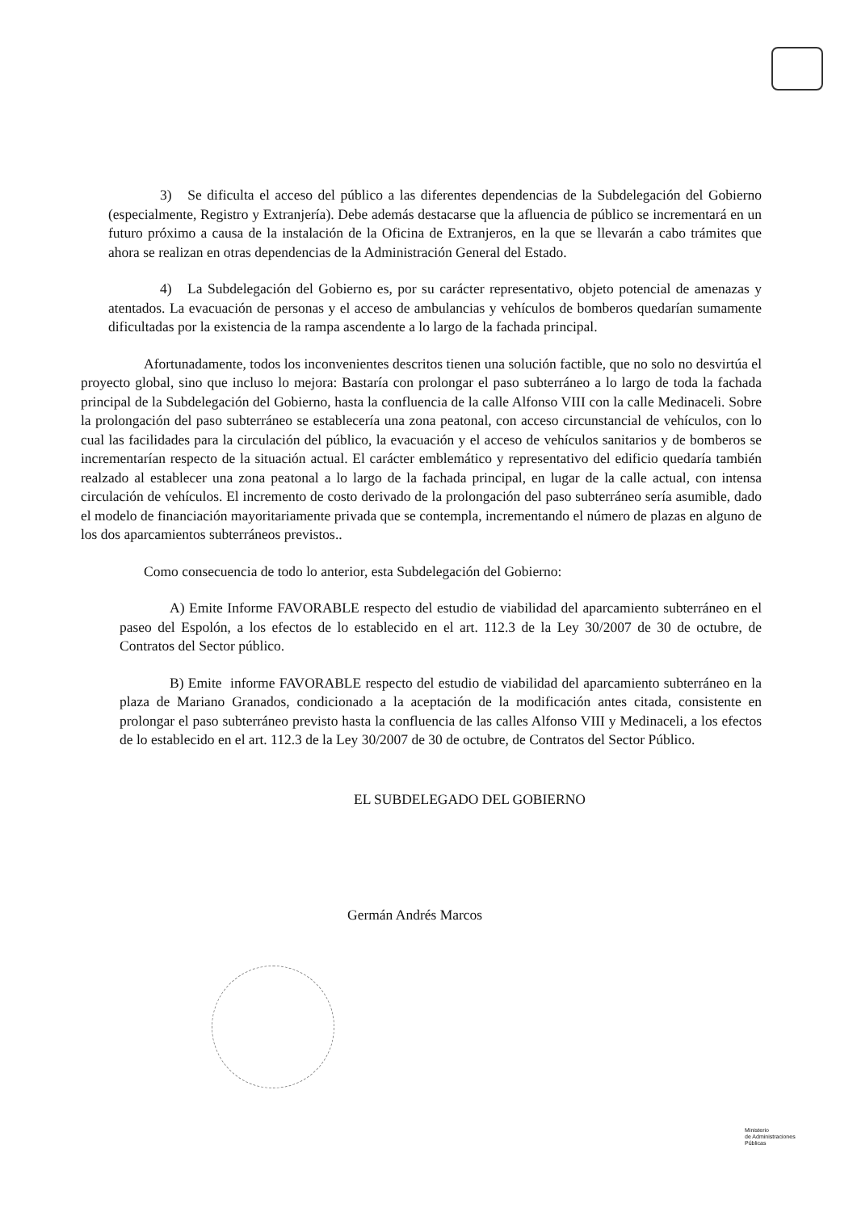3) Se dificulta el acceso del público a las diferentes dependencias de la Subdelegación del Gobierno (especialmente, Registro y Extranjería). Debe además destacarse que la afluencia de público se incrementará en un futuro próximo a causa de la instalación de la Oficina de Extranjeros, en la que se llevarán a cabo trámites que ahora se realizan en otras dependencias de la Administración General del Estado.
4) La Subdelegación del Gobierno es, por su carácter representativo, objeto potencial de amenazas y atentados. La evacuación de personas y el acceso de ambulancias y vehículos de bomberos quedarían sumamente dificultadas por la existencia de la rampa ascendente a lo largo de la fachada principal.
Afortunadamente, todos los inconvenientes descritos tienen una solución factible, que no solo no desvirtúa el proyecto global, sino que incluso lo mejora: Bastaría con prolongar el paso subterráneo a lo largo de toda la fachada principal de la Subdelegación del Gobierno, hasta la confluencia de la calle Alfonso VIII con la calle Medinaceli. Sobre la prolongación del paso subterráneo se establecería una zona peatonal, con acceso circunstancial de vehículos, con lo cual las facilidades para la circulación del público, la evacuación y el acceso de vehículos sanitarios y de bomberos se incrementarían respecto de la situación actual. El carácter emblemático y representativo del edificio quedaría también realzado al establecer una zona peatonal a lo largo de la fachada principal, en lugar de la calle actual, con intensa circulación de vehículos. El incremento de costo derivado de la prolongación del paso subterráneo sería asumible, dado el modelo de financiación mayoritariamente privada que se contempla, incrementando el número de plazas en alguno de los dos aparcamientos subterráneos previstos..
Como consecuencia de todo lo anterior, esta Subdelegación del Gobierno:
A) Emite Informe FAVORABLE respecto del estudio de viabilidad del aparcamiento subterráneo en el paseo del Espolón, a los efectos de lo establecido en el art. 112.3 de la Ley 30/2007 de 30 de octubre, de Contratos del Sector público.
B) Emite informe FAVORABLE respecto del estudio de viabilidad del aparcamiento subterráneo en la plaza de Mariano Granados, condicionado a la aceptación de la modificación antes citada, consistente en prolongar el paso subterráneo previsto hasta la confluencia de las calles Alfonso VIII y Medinaceli, a los efectos de lo establecido en el art. 112.3 de la Ley 30/2007 de 30 de octubre, de Contratos del Sector Público.
EL SUBDELEGADO DEL GOBIERNO
Germán Andrés Marcos
Ministerio
de Administraciones
Públicas